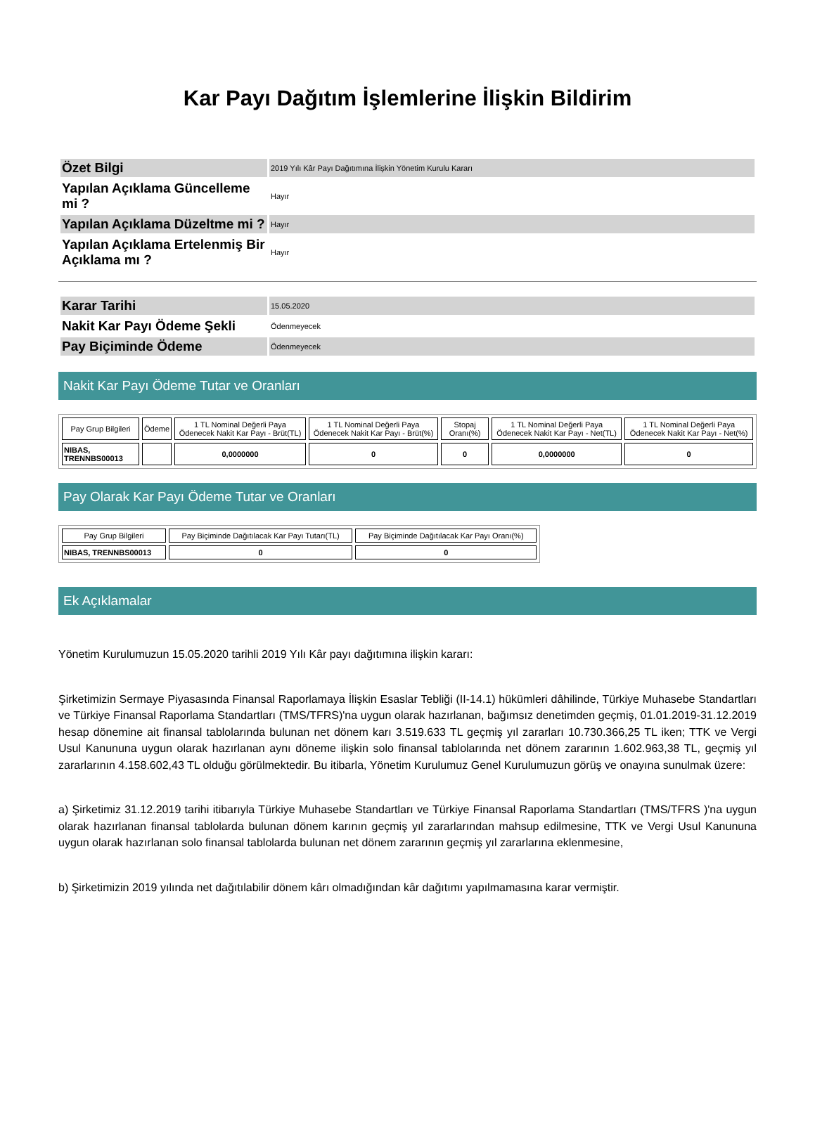Kar Payı Dağıtım İşlemlerine İlişkin Bildirim
| Özet Bilgi | 2019 Yılı Kâr Payı Dağıtımına İlişkin Yönetim Kurulu Kararı |
| Yapılan Açıklama Güncelleme mi ? | Hayır |
| Yapılan Açıklama Düzeltme mi ? | Hayır |
| Yapılan Açıklama Ertelenmiş Bir Açıklama mı ? | Hayır |
| Karar Tarihi | 15.05.2020 |
| Nakit Kar Payı Ödeme Şekli | Ödenmeyecek |
| Pay Biçiminde Ödeme | Ödenmeyecek |
Nakit Kar Payı Ödeme Tutar ve Oranları
| Pay Grup Bilgileri | Ödeme | 1 TL Nominal Değerli Paya Ödenecek Nakit Kar Payı - Brüt(TL) | 1 TL Nominal Değerli Paya Ödenecek Nakit Kar Payı - Brüt(%) | Stopaj Oranı(%) | 1 TL Nominal Değerli Paya Ödenecek Nakit Kar Payı - Net(TL) | 1 TL Nominal Değerli Paya Ödenecek Nakit Kar Payı - Net(%) |
| --- | --- | --- | --- | --- | --- | --- |
| NIBAS, TRENNBS00013 | | 0,0000000 | 0 | 0 | 0,0000000 | 0 |
Pay Olarak Kar Payı Ödeme Tutar ve Oranları
| Pay Grup Bilgileri | Pay Biçiminde Dağıtılacak Kar Payı Tutarı(TL) | Pay Biçiminde Dağıtılacak Kar Payı Oranı(%) |
| --- | --- | --- |
| NIBAS, TRENNBS00013 | 0 | 0 |
Ek Açıklamalar
Yönetim Kurulumuzun 15.05.2020 tarihli 2019 Yılı Kâr payı dağıtımına ilişkin kararı:
Şirketimizin Sermaye Piyasasında Finansal Raporlamaya İlişkin Esaslar Tebliği (II-14.1) hükümleri dâhilinde, Türkiye Muhasebe Standartları ve Türkiye Finansal Raporlama Standartları (TMS/TFRS)'na uygun olarak hazırlanan, bağımsız denetimden geçmiş, 01.01.2019-31.12.2019 hesap dönemine ait finansal tablolarında bulunan net dönem karı 3.519.633 TL geçmiş yıl zararları 10.730.366,25 TL iken; TTK ve Vergi Usul Kanununa uygun olarak hazırlanan aynı döneme ilişkin solo finansal tablolarında net dönem zararının 1.602.963,38 TL, geçmiş yıl zararlarının 4.158.602,43 TL olduğu görülmektedir. Bu itibarla, Yönetim Kurulumuz Genel Kurulumuzun görüş ve onayına sunulmak üzere:
a) Şirketimiz 31.12.2019 tarihi itibarıyla Türkiye Muhasebe Standartları ve Türkiye Finansal Raporlama Standartları (TMS/TFRS )'na uygun olarak hazırlanan finansal tablolarda bulunan dönem karının geçmiş yıl zararlarından mahsup edilmesine, TTK ve Vergi Usul Kanununa uygun olarak hazırlanan solo finansal tablolarda bulunan net dönem zararının geçmiş yıl zararlarına eklenmesine,
b) Şirketimizin 2019 yılında net dağıtılabilir dönem kârı olmadığından kâr dağıtımı yapılmamasına karar vermiştir.